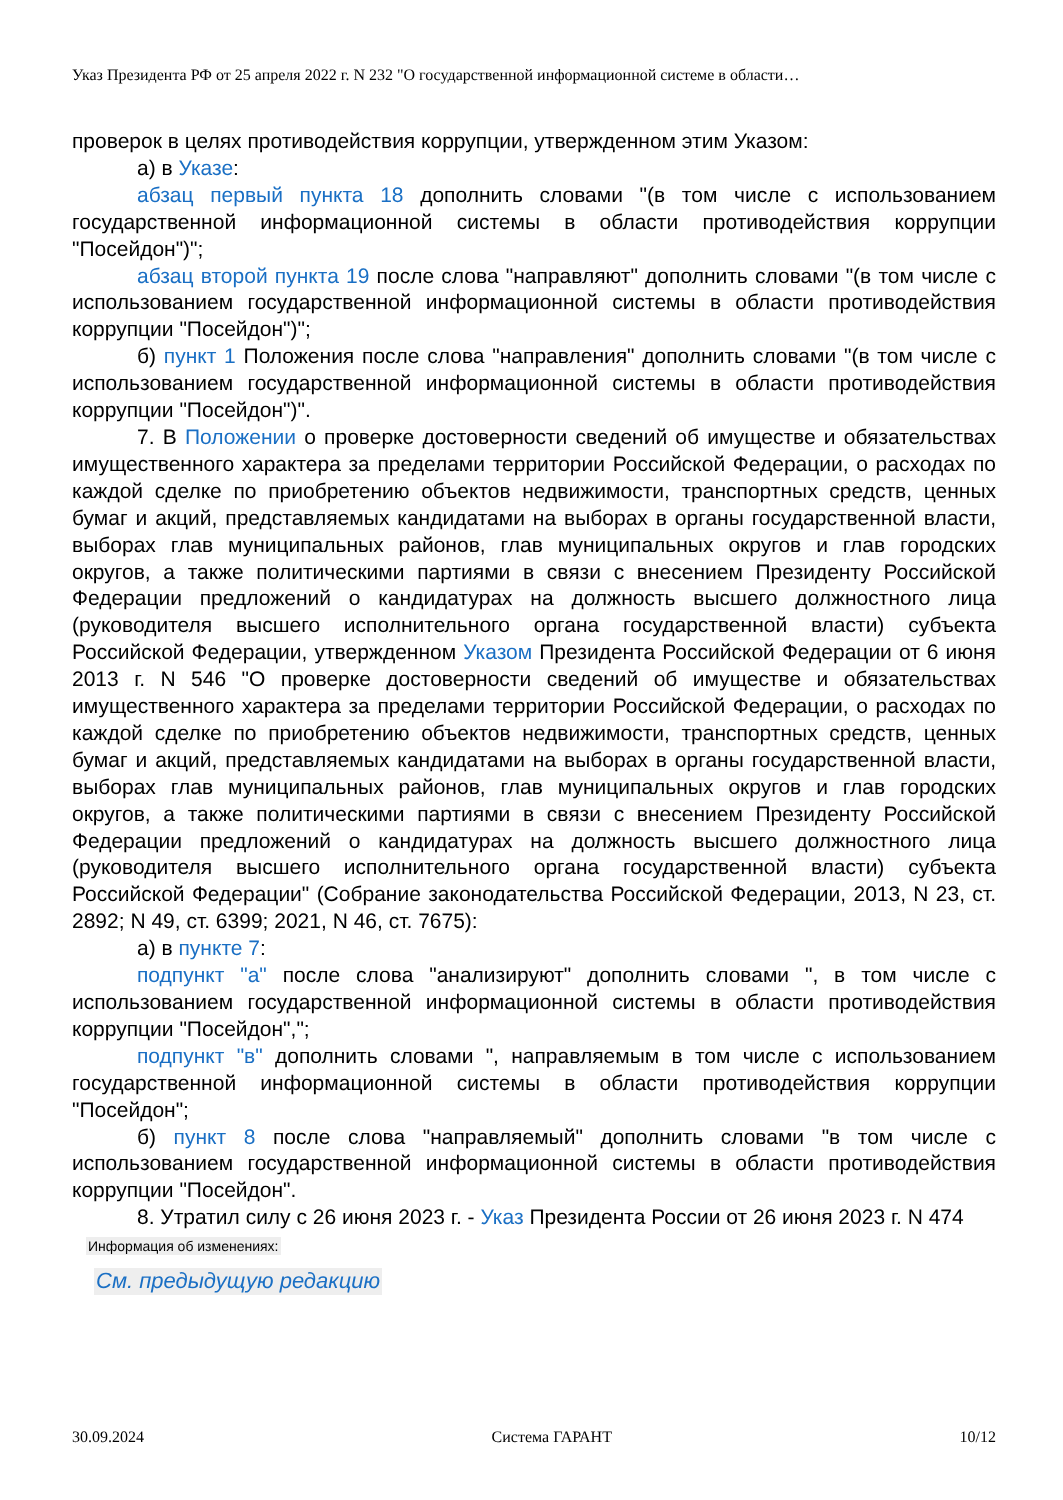Указ Президента РФ от 25 апреля 2022 г. N 232 "О государственной информационной системе в области…
проверок в целях противодействия коррупции, утвержденном этим Указом:
а) в Указе:
абзац первый пункта 18 дополнить словами "(в том числе с использованием государственной информационной системы в области противодействия коррупции "Посейдон")";
абзац второй пункта 19 после слова "направляют" дополнить словами "(в том числе с использованием государственной информационной системы в области противодействия коррупции "Посейдон")";
б) пункт 1 Положения после слова "направления" дополнить словами "(в том числе с использованием государственной информационной системы в области противодействия коррупции "Посейдон")".
7. В Положении о проверке достоверности сведений об имуществе и обязательствах имущественного характера за пределами территории Российской Федерации, о расходах по каждой сделке по приобретению объектов недвижимости, транспортных средств, ценных бумаг и акций, представляемых кандидатами на выборах в органы государственной власти, выборах глав муниципальных районов, глав муниципальных округов и глав городских округов, а также политическими партиями в связи с внесением Президенту Российской Федерации предложений о кандидатурах на должность высшего должностного лица (руководителя высшего исполнительного органа государственной власти) субъекта Российской Федерации, утвержденном Указом Президента Российской Федерации от 6 июня 2013 г. N 546 "О проверке достоверности сведений об имуществе и обязательствах имущественного характера за пределами территории Российской Федерации, о расходах по каждой сделке по приобретению объектов недвижимости, транспортных средств, ценных бумаг и акций, представляемых кандидатами на выборах в органы государственной власти, выборах глав муниципальных районов, глав муниципальных округов и глав городских округов, а также политическими партиями в связи с внесением Президенту Российской Федерации предложений о кандидатурах на должность высшего должностного лица (руководителя высшего исполнительного органа государственной власти) субъекта Российской Федерации" (Собрание законодательства Российской Федерации, 2013, N 23, ст. 2892; N 49, ст. 6399; 2021, N 46, ст. 7675):
а) в пункте 7:
подпункт "а" после слова "анализируют" дополнить словами ", в том числе с использованием государственной информационной системы в области противодействия коррупции "Посейдон",";
подпункт "в" дополнить словами ", направляемым в том числе с использованием государственной информационной системы в области противодействия коррупции "Посейдон";
б) пункт 8 после слова "направляемый" дополнить словами "в том числе с использованием государственной информационной системы в области противодействия коррупции "Посейдон".
8. Утратил силу с 26 июня 2023 г. - Указ Президента России от 26 июня 2023 г. N 474
Информация об изменениях:
См. предыдущую редакцию
30.09.2024 Система ГАРАНТ 10/12